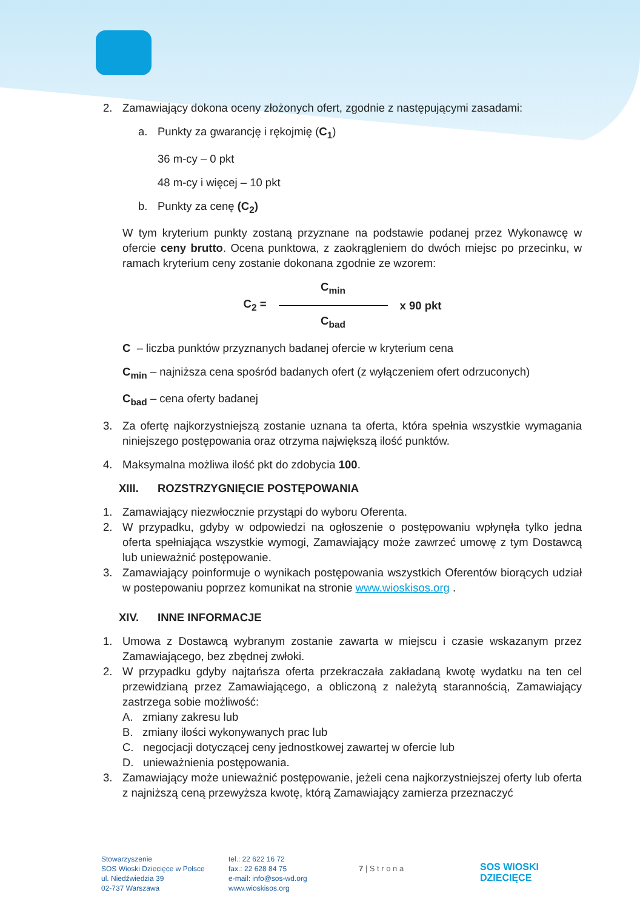2. Zamawiający dokona oceny złożonych ofert, zgodnie z następującymi zasadami:
a. Punkty za gwarancję i rękojmię (C<sub>1</sub>)
36 m-cy – 0 pkt
48 m-cy i więcej – 10 pkt
b. Punkty za cenę (C<sub>2</sub>)
W tym kryterium punkty zostaną przyznane na podstawie podanej przez Wykonawcę w ofercie ceny brutto. Ocena punktowa, z zaokrągleniem do dwóch miejsc po przecinku, w ramach kryterium ceny zostanie dokonana zgodnie ze wzorem:
C<sub>2</sub> =
C<sub>min</sub>
C<sub>bad</sub>
x 90 pkt
C – liczba punktów przyznanych badanej ofercie w kryterium cena
C<sub>min</sub> – najniższa cena spośród badanych ofert (z wyłączeniem ofert odrzuconych)
C<sub>bad</sub> – cena oferty badanej
3. Za ofertę najkorzystniejszą zostanie uznana ta oferta, która spełnia wszystkie wymagania niniejszego postępowania oraz otrzyma największą ilość punktów.
4. Maksymalna możliwa ilość pkt do zdobycia 100.
XIII. ROZSTRZYGNIĘCIE POSTĘPOWANIA
1. Zamawiający niezwłocznie przystąpi do wyboru Oferenta.
2. W przypadku, gdyby w odpowiedzi na ogłoszenie o postępowaniu wpłynęła tylko jedna oferta spełniająca wszystkie wymogi, Zamawiający może zawrzeć umowę z tym Dostawcą lub unieważnić postępowanie.
3. Zamawiający poinformuje o wynikach postępowania wszystkich Oferentów biorących udział w postepowaniu poprzez komunikat na stronie www.wioskisos.org .
XIV. INNE INFORMACJE
1. Umowa z Dostawcą wybranym zostanie zawarta w miejscu i czasie wskazanym przez Zamawiającego, bez zbędnej zwłoki.
2. W przypadku gdyby najtańsza oferta przekraczała zakładaną kwotę wydatku na ten cel przewidzianą przez Zamawiającego, a obliczoną z należytą starannością, Zamawiający zastrzega sobie możliwość:
A. zmiany zakresu lub
B. zmiany ilości wykonywanych prac lub
C. negocjacji dotyczącej ceny jednostkowej zawartej w ofercie lub
D. unieważnienia postępowania.
3. Zamawiający może unieważnić postępowanie, jeżeli cena najkorzystniejszej oferty lub oferta z najniższą ceną przewyższa kwotę, którą Zamawiający zamierza przeznaczyć
Stowarzyszenie
SOS Wioski Dziecięce w Polsce
ul. Niedźwiedzia 39
02-737 Warszawa
tel.: 22 622 16 72
fax.: 22 628 84 75
e-mail: info@sos-wd.org
www.wioskisos.org
7 | S t r o n a
SOS WIOSKI
DZIECIĘCE